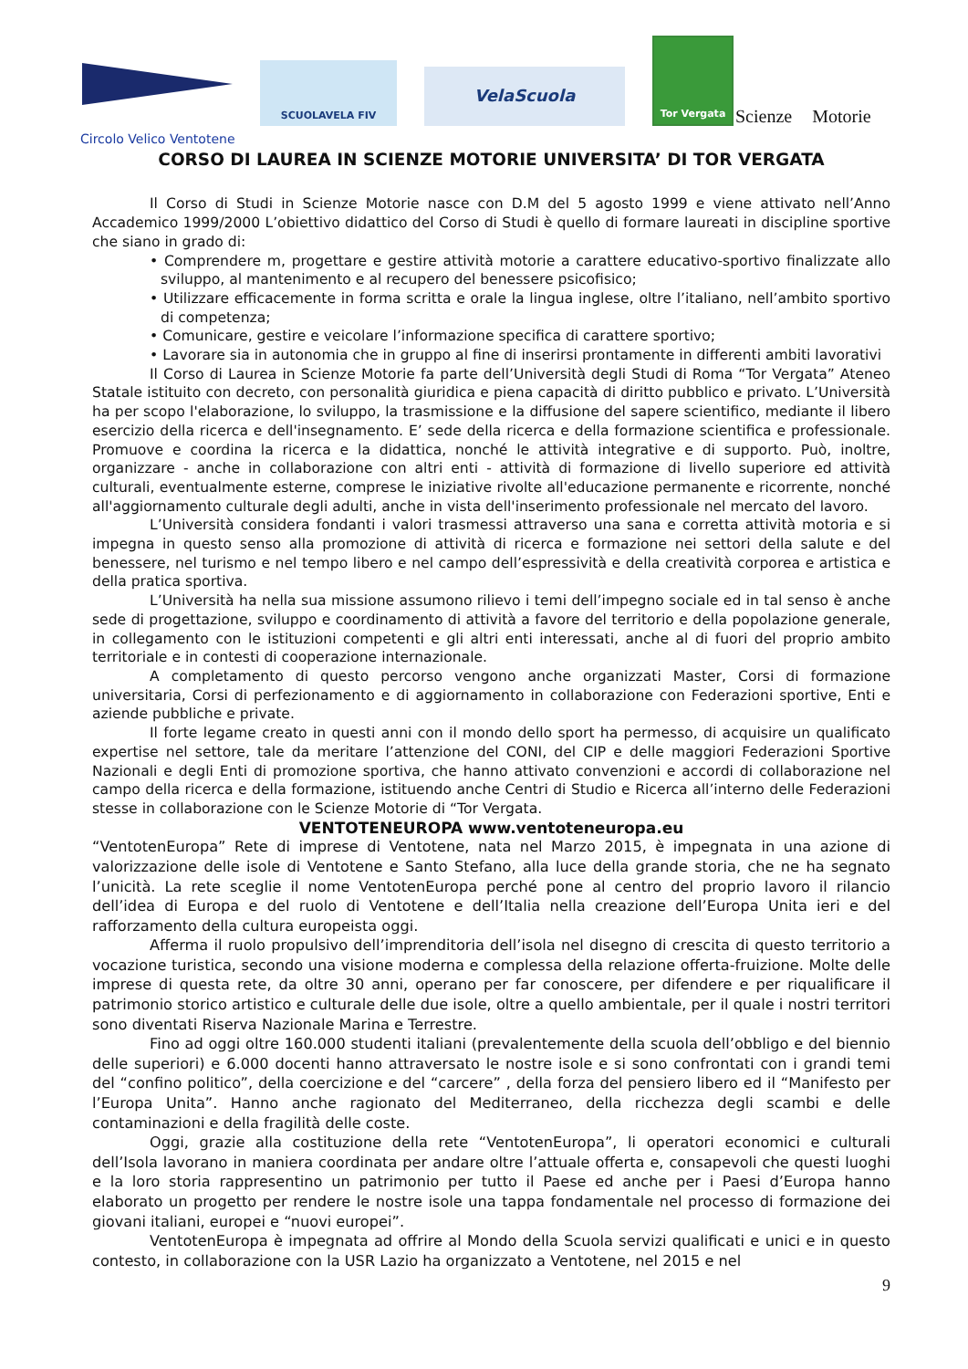SCUOLAVELA FIV
VelaScuola
Tor Vergata
Scienze Motorie
Circolo Velico Ventotene
CORSO DI LAUREA IN SCIENZE MOTORIE UNIVERSITA’ DI TOR VERGATA
Il Corso di Studi in Scienze Motorie nasce con D.M del 5 agosto 1999 e viene attivato nell’Anno Accademico 1999/2000 L’obiettivo didattico del Corso di Studi è quello di formare laureati in discipline sportive che siano in grado di:
• Comprendere m, progettare e gestire attività motorie a carattere educativo-sportivo finalizzate allo sviluppo, al mantenimento e al recupero del benessere psicofisico;
• Utilizzare efficacemente in forma scritta e orale la lingua inglese, oltre l’italiano, nell’ambito sportivo di competenza;
• Comunicare, gestire e veicolare l’informazione specifica di carattere sportivo;
• Lavorare sia in autonomia che in gruppo al fine di inserirsi prontamente in differenti ambiti lavorativi
Il Corso di Laurea in Scienze Motorie fa parte dell’Università degli Studi di Roma “Tor Vergata” Ateneo Statale istituito con decreto, con personalità giuridica e piena capacità di diritto pubblico e privato. L’Università ha per scopo l'elaborazione, lo sviluppo, la trasmissione e la diffusione del sapere scientifico, mediante il libero esercizio della ricerca e dell'insegnamento. E’ sede della ricerca e della formazione scientifica e professionale. Promuove e coordina la ricerca e la didattica, nonché le attività integrative e di supporto. Può, inoltre, organizzare - anche in collaborazione con altri enti - attività di formazione di livello superiore ed attività culturali, eventualmente esterne, comprese le iniziative rivolte all'educazione permanente e ricorrente, nonché all'aggiornamento culturale degli adulti, anche in vista dell'inserimento professionale nel mercato del lavoro.
L’Università considera fondanti i valori trasmessi attraverso una sana e corretta attività motoria e si impegna in questo senso alla promozione di attività di ricerca e formazione nei settori della salute e del benessere, nel turismo e nel tempo libero e nel campo dell’espressività e della creatività corporea e artistica e della pratica sportiva.
L’Università ha nella sua missione assumono rilievo i temi dell’impegno sociale ed in tal senso è anche sede di progettazione, sviluppo e coordinamento di attività a favore del territorio e della popolazione generale, in collegamento con le istituzioni competenti e gli altri enti interessati, anche al di fuori del proprio ambito territoriale e in contesti di cooperazione internazionale.
A completamento di questo percorso vengono anche organizzati Master, Corsi di formazione universitaria, Corsi di perfezionamento e di aggiornamento in collaborazione con Federazioni sportive, Enti e aziende pubbliche e private.
Il forte legame creato in questi anni con il mondo dello sport ha permesso, di acquisire un qualificato expertise nel settore, tale da meritare l’attenzione del CONI, del CIP e delle maggiori Federazioni Sportive Nazionali e degli Enti di promozione sportiva, che hanno attivato convenzioni e accordi di collaborazione nel campo della ricerca e della formazione, istituendo anche Centri di Studio e Ricerca all’interno delle Federazioni stesse in collaborazione con le Scienze Motorie di “Tor Vergata.
VENTOTENEUROPA www.ventoteneuropa.eu
“VentotenEuropa” Rete di imprese di Ventotene, nata nel Marzo 2015, è impegnata in una azione di valorizzazione delle isole di Ventotene e Santo Stefano, alla luce della grande storia, che ne ha segnato l’unicità. La rete sceglie il nome VentotenEuropa perché pone al centro del proprio lavoro il rilancio dell’idea di Europa e del ruolo di Ventotene e dell’Italia nella creazione dell’Europa Unita ieri e del rafforzamento della cultura europeista oggi.
Afferma il ruolo propulsivo dell’imprenditoria dell’isola nel disegno di crescita di questo territorio a vocazione turistica, secondo una visione moderna e complessa della relazione offerta-fruizione. Molte delle imprese di questa rete, da oltre 30 anni, operano per far conoscere, per difendere e per riqualificare il patrimonio storico artistico e culturale delle due isole, oltre a quello ambientale, per il quale i nostri territori sono diventati Riserva Nazionale Marina e Terrestre.
Fino ad oggi oltre 160.000 studenti italiani (prevalentemente della scuola dell’obbligo e del biennio delle superiori) e 6.000 docenti hanno attraversato le nostre isole e si sono confrontati con i grandi temi del “confino politico”, della coercizione e del “carcere” , della forza del pensiero libero ed il “Manifesto per l’Europa Unita”. Hanno anche ragionato del Mediterraneo, della ricchezza degli scambi e delle contaminazioni e della fragilità delle coste.
Oggi, grazie alla costituzione della rete “VentotenEuropa”, li operatori economici e culturali dell’Isola lavorano in maniera coordinata per andare oltre l’attuale offerta e, consapevoli che questi luoghi e la loro storia rappresentino un patrimonio per tutto il Paese ed anche per i Paesi d’Europa hanno elaborato un progetto per rendere le nostre isole una tappa fondamentale nel processo di formazione dei giovani italiani, europei e “nuovi europei”.
VentotenEuropa è impegnata ad offrire al Mondo della Scuola servizi qualificati e unici e in questo contesto, in collaborazione con la USR Lazio ha organizzato a Ventotene, nel 2015 e nel
9